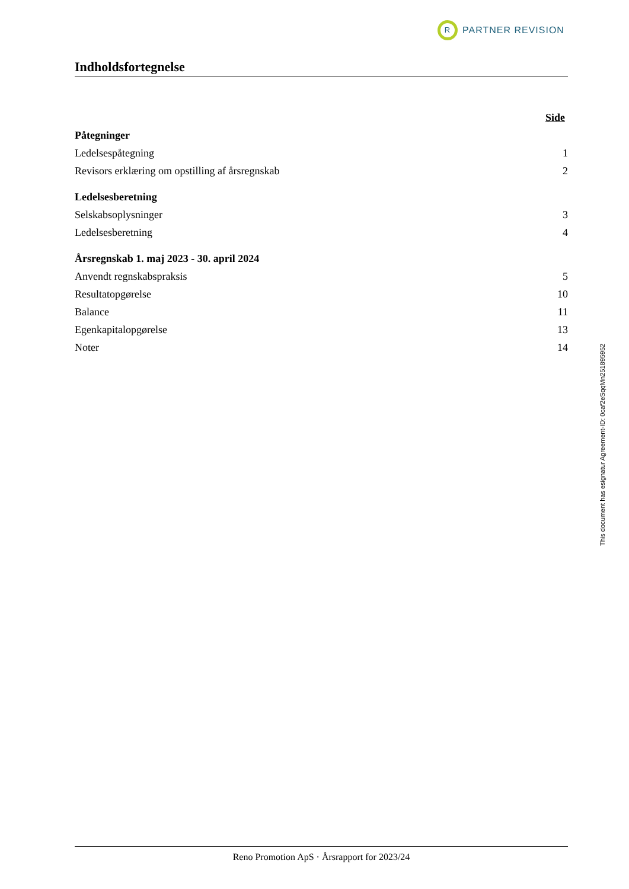R
PARTNER REVISION
Indholdsfortegnelse
| | Side |
| Påtegninger | |
| Ledelsespåtegning | 1 |
| Revisors erklæring om opstilling af årsregnskab | 2 |
| Ledelsesberetning | |
| Selskabsoplysninger | 3 |
| Ledelsesberetning | 4 |
| Årsregnskab 1. maj 2023 - 30. april 2024 | |
| Anvendt regnskabspraksis | 5 |
| Resultatopgørelse | 10 |
| Balance | 11 |
| Egenkapitalopgørelse | 13 |
| Noter | 14 |
This document has esignatur Agreement-ID: 0caf2eSqqMn251895952
Reno Promotion ApS · Årsrapport for 2023/24